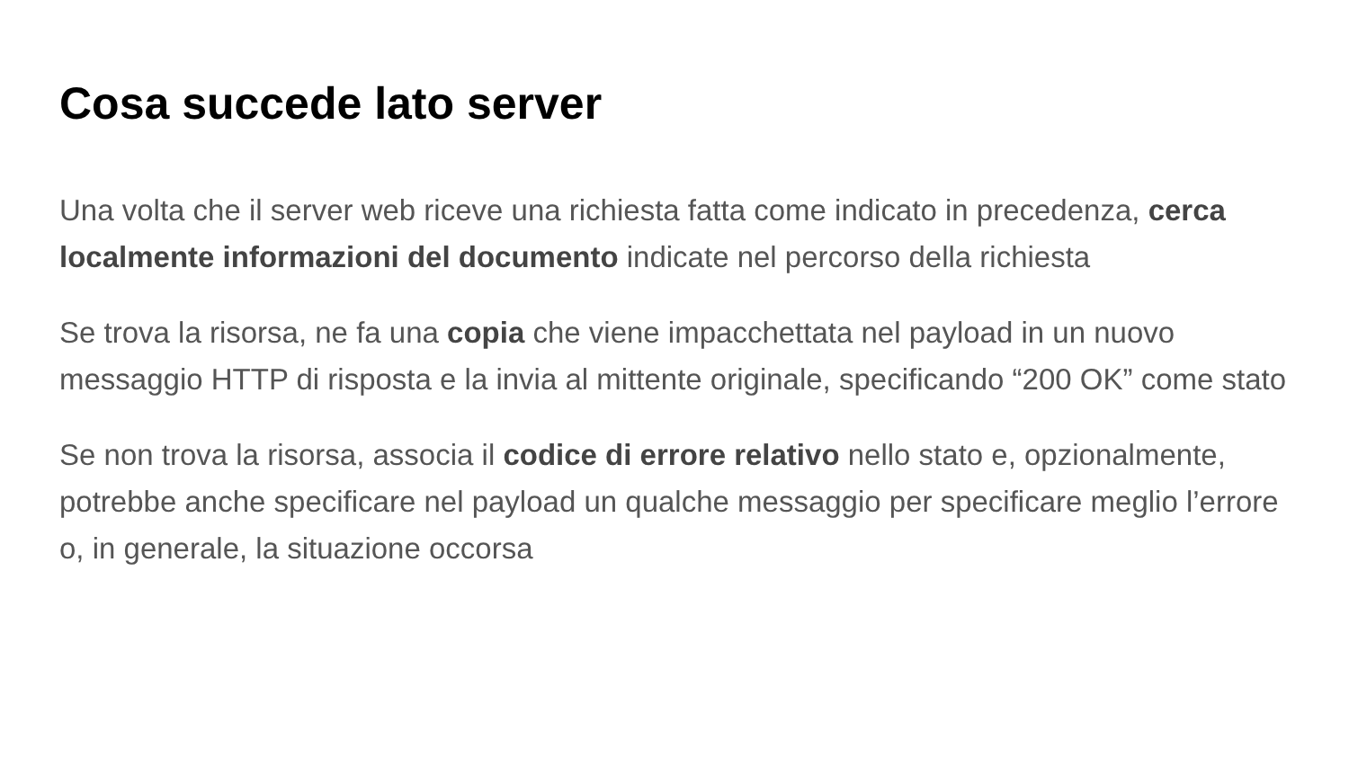Cosa succede lato server
Una volta che il server web riceve una richiesta fatta come indicato in precedenza, cerca localmente informazioni del documento indicate nel percorso della richiesta
Se trova la risorsa, ne fa una copia che viene impacchettata nel payload in un nuovo messaggio HTTP di risposta e la invia al mittente originale, specificando “200 OK” come stato
Se non trova la risorsa, associa il codice di errore relativo nello stato e, opzionalmente, potrebbe anche specificare nel payload un qualche messaggio per specificare meglio l’errore o, in generale, la situazione occorsa